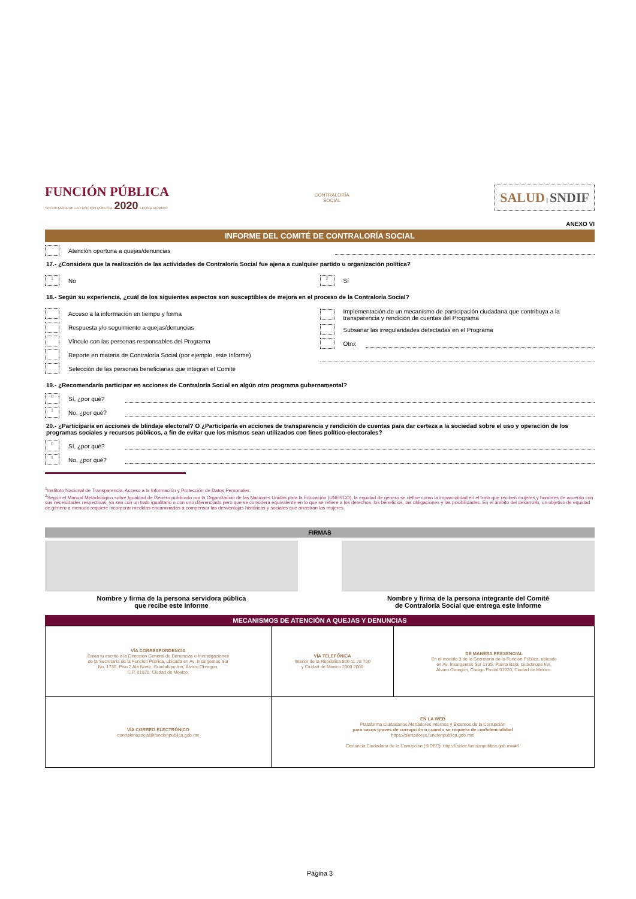FUNCIÓN PÚBLICA
SECRETARÍA DE LA FUNCIÓN PÚBLICA 2020 LEONA VICARIO
CONTRALORÍA
SOCIAL
SALUD | SNDIF
ANEXO VI
INFORME DEL COMITÉ DE CONTRALORÍA SOCIAL
Atención oportuna a quejas/denuncias
17.- ¿Considera que la realización de las actividades de Contraloría Social fue ajena a cualquier partido u organización política?
1
No
2
Sí
18.- Según su experiencia, ¿cuál de los siguientes aspectos son susceptibles de mejora en el proceso de la Contraloría Social?
Acceso a la información en tiempo y forma
Respuesta y/o seguimiento a quejas/denuncias
Vínculo con las personas responsables del Programa
Reporte en materia de Contraloría Social (por ejemplo, este Informe)
Selección de las personas beneficiarias que integran el Comité
Implementación de un mecanismo de participación ciudadana que contribuya a la transparencia y rendición de cuentas del Programa
Subsanar las irregularidades detectadas en el Programa
Otro:
19.- ¿Recomendaría participar en acciones de Contraloría Social en algún otro programa gubernamental?
0
Sí, ¿por qué?
1
No, ¿por qué?
20.- ¿Participaría en acciones de blindaje electoral? O ¿Participaría en acciones de transparencia y rendición de cuentas para dar certeza a la sociedad sobre el uso y operación de los programas sociales y recursos públicos, a fin de evitar que los mismos sean utilizados con fines político-electorales?
0
Sí, ¿por qué?
1
No, ¿por qué?
<sup>1</sup> Instituto Nacional de Transparencia, Acceso a la Información y Protección de Datos Personales.
<sup>2</sup> Según el Manual Metodológico sobre Igualdad de Género publicado por la Organización de las Naciones Unidas para la Educación (UNESCO), la equidad de género se define como la imparcialidad en el trato que reciben mujeres y hombres de acuerdo con sus necesidades respectivas, ya sea con un trato igualitario o con uno diferenciado pero que se considera equivalente en lo que se refiere a los derechos, los beneficios, las obligaciones y las posibilidades. En el ámbito del desarrollo, un objetivo de equidad de género a menudo requiere incorporar medidas encaminadas a compensar las desventajas históricas y sociales que arrastran las mujeres.
FIRMAS
Nombre y firma de la persona servidora pública
que recibe este Informe
Nombre y firma de la persona integrante del Comité
de Contraloría Social que entrega este Informe
MECANISMOS DE ATENCIÓN A QUEJAS Y DENUNCIAS
| VÍA CORRESPONDENCIA Envía tu escrito a la Dirección General de Denuncias e Investigaciones de la Secretaría de la Función Pública, ubicada en Av. Insurgentes Sur No. 1735, Piso 2 Ala Norte, Guadalupe Inn, Álvaro Obregón, C.P. 01020, Ciudad de México. | VÍA TELEFÓNICA Interior de la República 800 11 28 700 y Ciudad de México 2000 2000 | DE MANERA PRESENCIAL En el módulo 3 de la Secretaría de la Función Pública, ubicado en Av. Insurgentes Sur 1735, Planta Baja, Guadalupe Inn, Álvaro Obregón, Código Postal 01020, Ciudad de México. |
| VÍA CORREO ELECTRÓNICO contraloriasocial@funcionpublica.gob.mx | EN LA WEB Plataforma Ciudadanos Alertadores Internos y Externos de la Corrupción para casos graves de corrupción o cuando se requiera de confidencialidad https://alertadores.funcionpublica.gob.mx/ Denuncia Ciudadana de la Corrupción (SIDEC): https://sidec.funcionpublica.gob.mx/#!/ | |
Página 3